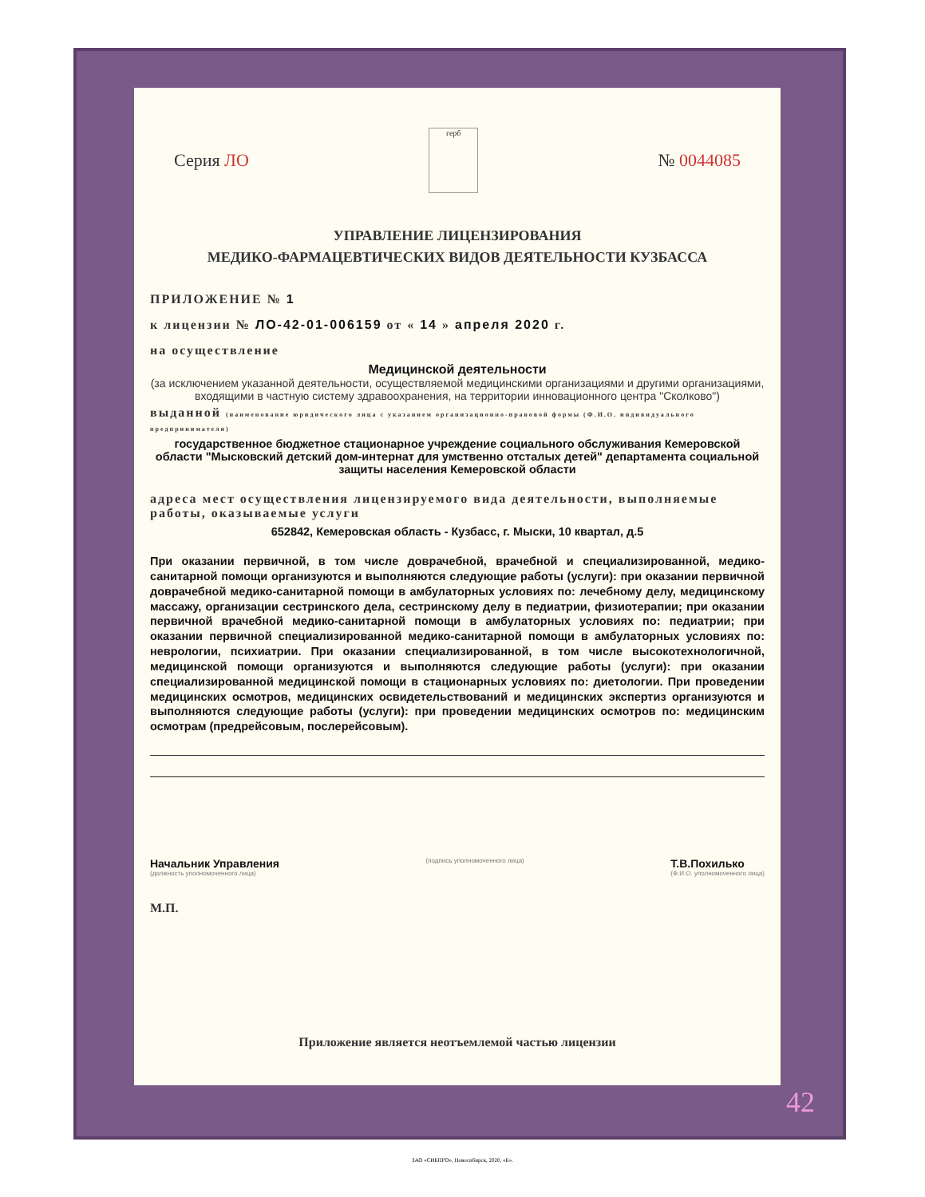Серия ЛО
герб
№ 0044085
УПРАВЛЕНИЕ ЛИЦЕНЗИРОВАНИЯ
МЕДИКО-ФАРМАЦЕВТИЧЕСКИХ ВИДОВ ДЕЯТЕЛЬНОСТИ КУЗБАССА
ПРИЛОЖЕНИЕ № 1
к лицензии № ЛО-42-01-006159 от « 14 » апреля 2020 г.
на осуществление
Медицинской деятельности
(за исключением указанной деятельности, осуществляемой медицинскими организациями и другими организациями, входящими в частную систему здравоохранения, на территории инновационного центра "Сколково")
выданной (наименование юридического лица с указанием организационно-правовой формы (Ф.И.О. индивидуального предпринимателя)
государственное бюджетное стационарное учреждение социального обслуживания Кемеровской области "Мысковский детский дом-интернат для умственно отсталых детей" департамента социальной защиты населения Кемеровской области
адреса мест осуществления лицензируемого вида деятельности, выполняемые работы, оказываемые услуги
652842, Кемеровская область - Кузбасс, г. Мыски, 10 квартал, д.5
При оказании первичной, в том числе доврачебной, врачебной и специализированной, медико-санитарной помощи организуются и выполняются следующие работы (услуги): при оказании первичной доврачебной медико-санитарной помощи в амбулаторных условиях по: лечебному делу, медицинскому массажу, организации сестринского дела, сестринскому делу в педиатрии, физиотерапии; при оказании первичной врачебной медико-санитарной помощи в амбулаторных условиях по: педиатрии; при оказании первичной специализированной медико-санитарной помощи в амбулаторных условиях по: неврологии, психиатрии. При оказании специализированной, в том числе высокотехнологичной, медицинской помощи организуются и выполняются следующие работы (услуги): при оказании специализированной медицинской помощи в стационарных условиях по: диетологии. При проведении медицинских осмотров, медицинских освидетельствований и медицинских экспертиз организуются и выполняются следующие работы (услуги): при проведении медицинских осмотров по: медицинским осмотрам (предрейсовым, послерейсовым).
Начальник Управления
(должность уполномоченного лица) (подпись уполномоченного лица) Т.В.Похилько
(Ф.И.О. уполномоченного лица)
М.П.
Приложение является неотъемлемой частью лицензии
42
ЗАО «СИБПРО», Новосибирск, 2020, «Б».